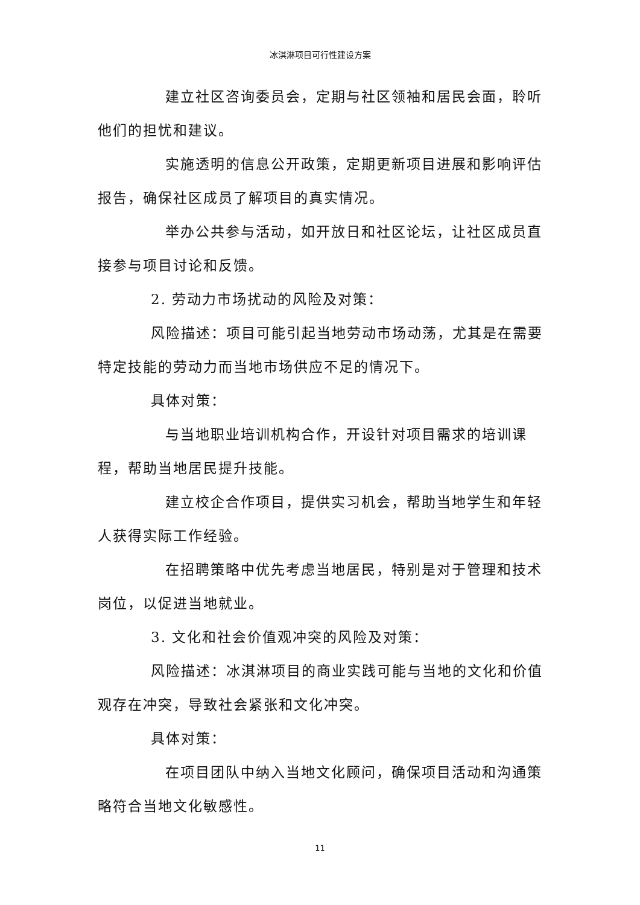冰淇淋项目可行性建设方案
建立社区咨询委员会，定期与社区领袖和居民会面，聆听他们的担忧和建议。
实施透明的信息公开政策，定期更新项目进展和影响评估报告，确保社区成员了解项目的真实情况。
举办公共参与活动，如开放日和社区论坛，让社区成员直接参与项目讨论和反馈。
2. 劳动力市场扰动的风险及对策：
风险描述：项目可能引起当地劳动市场动荡，尤其是在需要特定技能的劳动力而当地市场供应不足的情况下。
具体对策：
与当地职业培训机构合作，开设针对项目需求的培训课程，帮助当地居民提升技能。
建立校企合作项目，提供实习机会，帮助当地学生和年轻人获得实际工作经验。
在招聘策略中优先考虑当地居民，特别是对于管理和技术岗位，以促进当地就业。
3. 文化和社会价值观冲突的风险及对策：
风险描述：冰淇淋项目的商业实践可能与当地的文化和价值观存在冲突，导致社会紧张和文化冲突。
具体对策：
在项目团队中纳入当地文化顾问，确保项目活动和沟通策略符合当地文化敏感性。
11